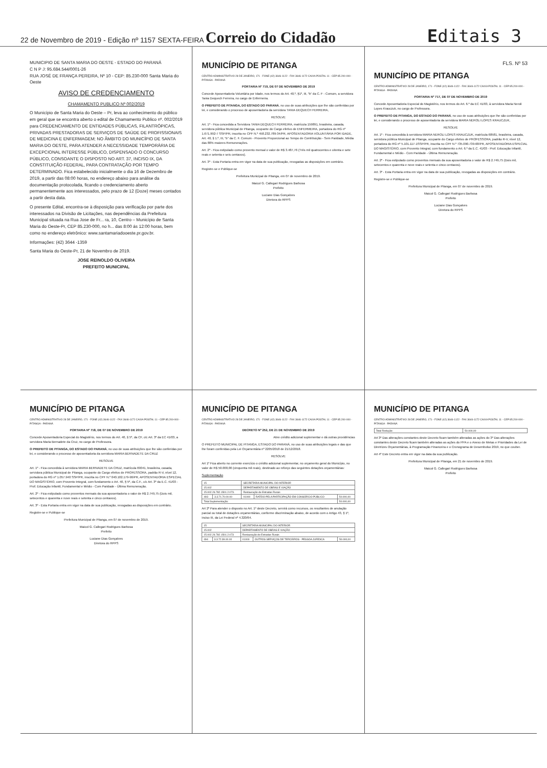22 de Novembro de 2019 - Edição nº 1157 SEXTA-FEIRA Correio do Cidadão
Editais 3
MUNICIPIO DE SANTA MARIA DO OESTE - ESTADO DO PARANÁ
C N P J: 95.684.544/0001-26
RUA JOSÉ DE FRANÇA PEREIRA, Nº 10 - CEP: 85.230-000 Santa Maria do Oeste
AVISO DE CREDENCIAMENTO
CHAMAMENTO PUBLICO Nº 002/2019
O Município de Santa Maria do Oeste – Pr, leva ao conhecimento do público em geral que se encontra aberto o edital de Chamamento Publico nº. 002/2019 para CREDENCIAMENTO DE ENTIDADES PÚBLICAS, FILANTRÓPICAS, PRIVADAS PRESTADORAS DE SERVIÇOS DE SAÚDE DE PROFISSIONAIS DE MEDICINA E ENFERMAGEM; NO ÂMBITO DO MUNICÍPIO DE SANTA MARIA DO OESTE, PARA ATENDER A NECESSIDADE TEMPORÁRIA DE EXCEPCIONAL INTERESSE PÚBLICO, DISPENSADO O CONCURSO PÚBLICO, CONSOANTE O DISPOSTO NO ART. 37, INCISO IX, DA CONSTITUIÇÃO FEDERAL, PARA CONTRATAÇÃO POR TEMPO DETERMINADO. Fica estabelecido inicialmente o dia 16 de Dezembro de 2019, a partir das 08:00 horas, no endereço abaixo para análise da documentação protocolada, ficando o credenciamento aberto permanentemente aos interessados, pelo prazo de 12 (Doze) meses contados a partir desta data.
O presente Edital, encontra-se à disposição para verificação por parte dos interessados na Divisão de Licitações, nas dependências da Prefeitura Municipal situada na Rua Jose de Fr... ra, 10, Centro – Município de Santa Maria do Oeste-Pr, CEP 85.230-000, no h... das 8:00 ás 12:00 horas, bem como no endereço eletrônico: www.santamariadooeste.pr.gov.br.
Informações: (42) 3644 -1359
Santa Maria do Oeste-Pr, 21 de Novembro de 2019.
JOSE REINOLDO OLIVEIRA
PREFEITO MUNICIPAL
MUNICÍPIO DE PITANGA
CENTRO ADMINISTRATIVO 28 DE JANEIRO, 171 - FONE (42) 3646-1122 - FAX 3646-1172 CAIXA POSTAL 11 - CEP 85.200-000 - PITANGA - PARANÁ
PORTARIA Nº 719, DE 07 DE NOVEMBRO DE 2019
Concede Aposentadoria Voluntária por Idade, nos termos do Art. 40,º, §1º, III, "b" da C. F - Comum, a servidora Tania Dequech Ferreira, no cargo de Enfermeira.
O PREFEITO DE PITANGA, DO ESTADO DO PARANÁ, no uso de suas atribuições que lhe são conferidas por lei, e considerando o processo de aposentadoria da servidora TANIA DEQUECH FERREIRA,
RESOLVE
Art. 1º - Fica concedida a Servidora TANIA DEQUECH FERREIRA, matrícula 159891, brasileira, casada, servidora pública Municipal de Pitanga, ocupante do Cargo efetivo de ENFERMEIRA, portadora do RG nº 1.671.992-7 SSP/PR, inscrita no CPF N.º 458.232.789-34/PR, APOSENTADORIA VOLUNTÁRIA POR IDADE, Art. 40, § 1.º, III, "b" da C. F. Comum - Provento Proporcional ao Tempo de Contribuição - Sem Paridade, Média das 80% maiores Remunerações.
Art. 2º - Fica estipulado como provento mensal o valor de R$ 3.487,76 (Três mil quatrocentos e oitenta e sete reais e setenta e seis centavos).
Art. 3º - Esta Portaria entra em vigor na data de sua publicação, revogadas as disposições em contrário.
Registre-se e Publique-se
Prefeitura Municipal de Pitanga, em 07 de novembro de 2019.
Maicol G. Callegari Rodrigues Barbosa
Prefeito
Luciane Dias Gonçalves
Diretora do RPPS
FLS. Nº 53
MUNICÍPIO DE PITANGA
CENTRO ADMINISTRATIVO 28 DE JANEIRO, 171 - FONE (42) 3646-1122 - FAX 3646-1172 CAIXA POSTAL 11 - CEP 85.200-000 - PITANGA - PARANÁ
PORTARIA Nº 717, DE 07 DE NOVEMBRO DE 2019
Concede Aposentadoria Especial do Magistério, nos termos do Art. 6.º da EC 41/03, à servidora Maria Neroli Lopes Krauczuk, no cargo de Professora.
O PREFEITO DE PITANGA, DO ESTADO DO PARANÁ, no uso de suas atribuições que lhe são conferidas por lei, e considerando o processo de aposentadoria da servidora MARIA NEROLI LOPES KRAUCZUK,
RESOLVE
Art. 1º - Fica concedida à servidora MARIA NEROLI LOPES KRAUCZUK, matrícula 68581, brasileira, casada, servidora pública Municipal de Pitanga, ocupante do Cargo efetivo de PROFESSORA, padrão R-V, nível 12, portadora do RG nº 5.101.117-1SSP/PR, inscrita no CPF N.º 735.090.739-68/PR, APOSENTADORIA ESPECIAL DO MAGISTÉRIO, com Provento Integral, com fundamento o Art. 6.º da E.C. 41/03 - Prof. Educação Infantil, Fundamental e Médio - Com Paridade - Última Remuneração.
Art. 2º - Fica estipulado como proventos mensais da sua aposentadoria o valor de R$ 2.749,75 (Dois mil, setecentos e quarenta e nove reais e setenta e cinco centavos).
Art. 3º - Esta Portaria entra em vigor na data de sua publicação, revogadas as disposições em contrário.
Registre-se e Publique-se
Prefeitura Municipal de Pitanga, em 07 de novembro de 2019.
Maicol G. Callegari Rodrigues Barbosa
Prefeito
Luciane Dias Gonçalves
Diretora do RPPS
MUNICÍPIO DE PITANGA
CENTRO ADMINISTRATIVO 28 DE JANEIRO, 171 - FONE (42) 3646-1122 - FAX 3646-1172 CAIXA POSTAL 11 - CEP 85.200-000 - PITANGA - PARANÁ
PORTARIA Nº 718, DE 07 DE NOVEMBRO DE 2019
Concede Aposentadoria Especial do Magistério, nos termos do Art. 40, § 5º, da CF, c/c Art. 3º da EC 41/03, a servidora Maria Bernadete da Cruz, no cargo de Professora.
O PREFEITO DE PITANGA, DO ESTADO DO PARANÁ, no uso de suas atribuições que lhe são conferidas por lei, e considerando o processo de aposentadoria da servidora MARIA BERNADETE DA CRUZ
RESOLVE
Art. 1º - Fica concedida à servidora MARIA BERNADETE DA CRUZ, matrícula 69041, brasileira, casada, servidora pública Municipal de Pitanga, ocupante do Cargo efetivo de PROFESSORA, padrão R-V, nível 12, portadora do RG nº 1.057.940 SSP/PR, inscrita no CPF N.º 040.102.179-96/PR, APOSENTADORIA ESPECIAL DO MAGISTÉRIO, com Provento Integral, com fundamento o Art. 40, § 5º, da C.F., c/c Art. 3º da E.C. 41/03 - Prof. Educação Infantil, Fundamental e Médio - Com Paridade - Última Remuneração.
Art. 2º - Fica estipulado como proventos mensais da sua aposentadoria o valor de R$ 2.749,75 (Dois mil, setecentos e quarenta e nove reais e setenta e cinco centavos).
Art. 3º - Esta Portaria entra em vigor na data de sua publicação, revogadas as disposições em contrário.
Registre-se e Publique-se
Prefeitura Municipal de Pitanga, em 07 de novembro de 2019.
Maicol G. Callegari Rodrigues Barbosa
Prefeito
Luciane Dias Gonçalves
Diretora do RPPS
MUNICÍPIO DE PITANGA
CENTRO ADMINISTRATIVO 28 DE JANEIRO, 171 - FONE (42) 3646-1122 - FAX 3646-1172 CAIXA POSTAL 11 - CEP 85.200-000 - PITANGA - PARANÁ
DECRETO Nº 252, DE 21 DE NOVEMBRO DE 2019
Abre crédito adicional suplementar e dá outras providências
O PREFEITO MUNICIPAL DE PITANGA, ESTADO DO PARANÁ, no uso de suas atribuições legais e das que lhe foram conferidas pela Lei Orçamentária nº 2205/2018 de 21/12/2018.
RESOLVE
Art 1º Fica aberto no corrente exercício o crédito adicional suplementar, no orçamento geral do Município, no valor de R$ 50.000,00 (cinquenta mil reais), destinado ao reforço das seguintes dotações orçamentárias:
Suplementação
| 15 | | SECRETARIA MUNICIPAL DO INTERIOR | | |
| 15.002 | | DEPARTAMENTO DE OBRAS E VIAÇÃO | | |
| 15.002.26.782.1501.2.073. | | Restauração de Estradas Rurais | | |
| 493 | 3.3.71.70.00.00 | 01000 | RATEIO PELA PARTICIPAÇÃO EM CONSÓRCIO PÚBLICO | 50.000,00 |
| Total Suplementação: | | | | 50.000,00 |
Art 2º Para atender o disposto no Art. 1º deste Decreto, servirá como recursos, os resultantes de anulação parcial ou total de dotações orçamentárias, conforme discriminação abaixo, de acordo com o Artigo 43, § 1º, inciso III, da Lei Federal nº 4.320/64.
| 15 | | SECRETARIA MUNICIPAL DO INTERIOR | | |
| 15.002 | | DEPARTAMENTO DE OBRAS E VIAÇÃO | | |
| 15.002.26.782.1501.2.073 | | Restauração de Estradas Rurais | | |
| 494 | 3.3.72.39.00.00 | 01000 | OUTROS SERVIÇOS DE TERCEIROS - PESSOA JURÍDICA | 50.000,00 |
MUNICÍPIO DE PITANGA
CENTRO ADMINISTRATIVO 28 DE JANEIRO, 171 - FONE (42) 3646-1122 - FAX 3646-1172 CAIXA POSTAL 11 - CEP 85.200-000 - PITANGA - PARANÁ
| Total Redução: | 50.000,00 |
Art 3º Das alterações constantes deste Decreto ficam também alteradas as ações do 3º Das alterações constantes deste Decreto ficam também alteradas as ações do PPA e o Anexo de Metas e Prioridades da Lei de Diretrizes Orçamentárias, à Programação Financeira e o Cronograma de Desembolso 2019, no que couber.
Art 4º Este Decreto entra em vigor na data da sua publicação.
Prefeitura Municipal de Pitanga, em 21 de novembro de 2019.
Maicol G. Callegari Rodrigues Barbosa
Prefeito